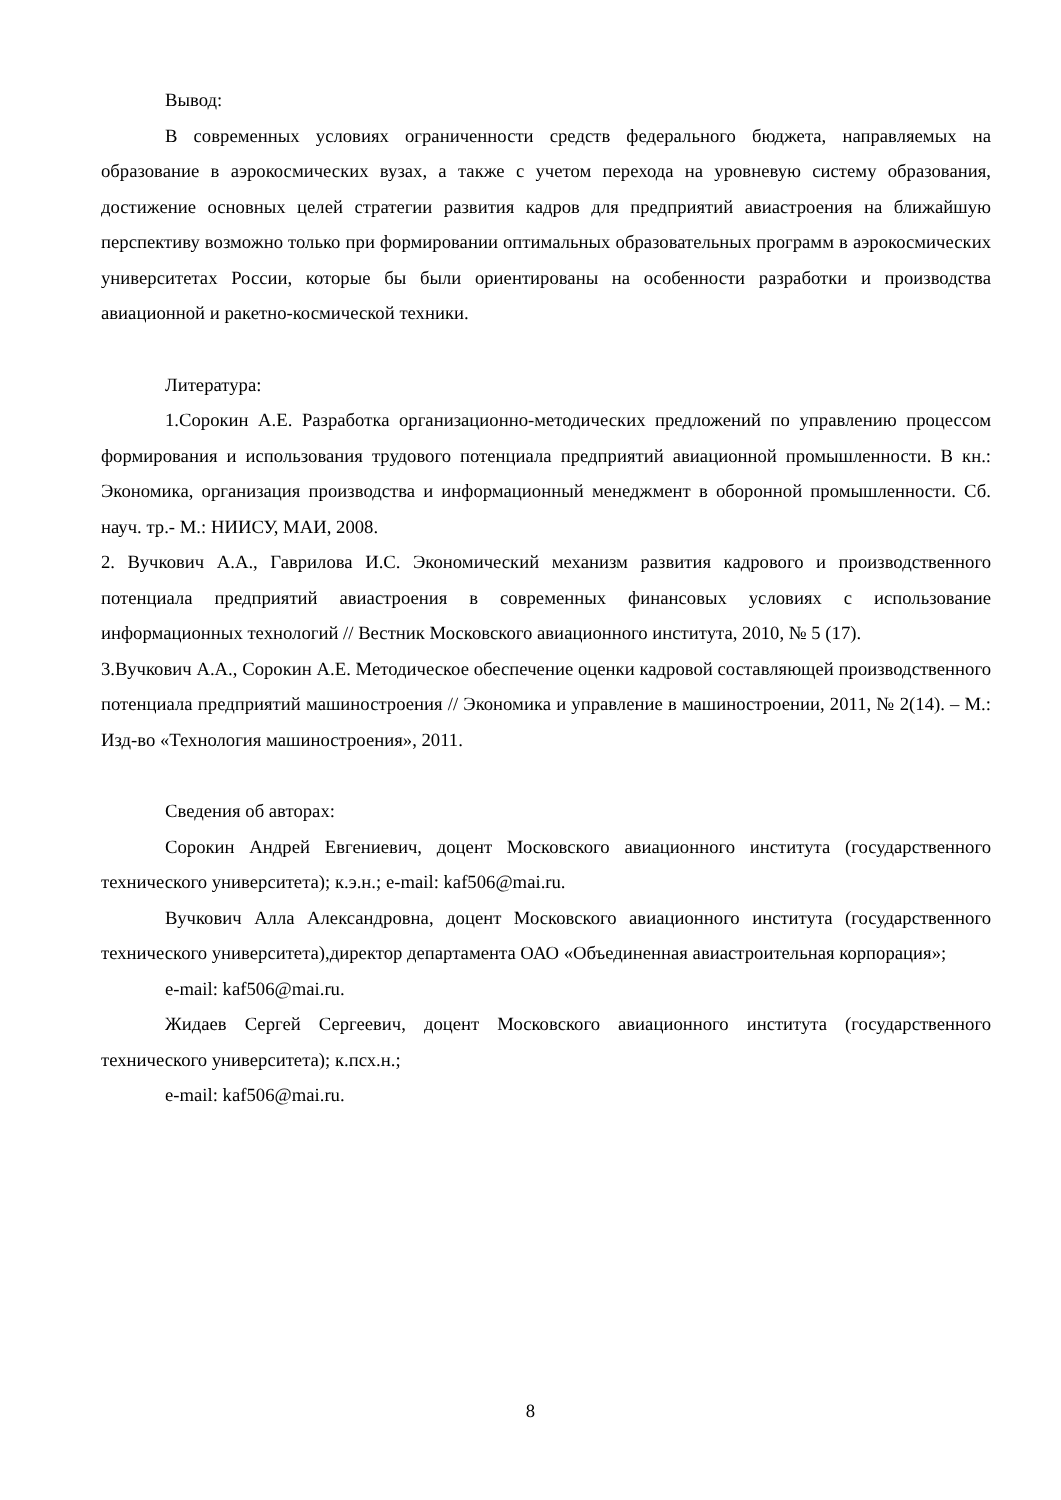Вывод:
В современных условиях ограниченности средств федерального бюджета, направляемых на образование в аэрокосмических вузах, а также с учетом перехода на уровневую систему образования, достижение основных целей стратегии развития кадров для предприятий авиастроения на ближайшую перспективу возможно только при формировании оптимальных образовательных программ в аэрокосмических университетах России, которые бы были ориентированы на особенности разработки и производства авиационной и ракетно-космической техники.
Литература:
1.Сорокин А.Е. Разработка организационно-методических предложений по управлению процессом формирования и использования трудового потенциала предприятий авиационной промышленности. В кн.: Экономика, организация производства и информационный менеджмент в оборонной промышленности. Сб. науч. тр.- М.: НИИСУ, МАИ, 2008.
2. Вучкович А.А., Гаврилова И.С. Экономический механизм развития кадрового и производственного потенциала предприятий авиастроения в современных финансовых условиях с использование информационных технологий // Вестник Московского авиационного института, 2010, № 5 (17).
3.Вучкович А.А., Сорокин А.Е. Методическое обеспечение оценки кадровой составляющей производственного потенциала предприятий машиностроения // Экономика и управление в машиностроении, 2011, № 2(14). – М.: Изд-во «Технология машиностроения», 2011.
Сведения об авторах:
Сорокин Андрей Евгениевич, доцент Московского авиационного института (государственного технического университета); к.э.н.; e-mail: kaf506@mai.ru.
Вучкович Алла Александровна, доцент Московского авиационного института (государственного технического университета),директор департамента ОАО «Объединенная авиастроительная корпорация»;
e-mail: kaf506@mai.ru.
Жидаев Сергей Сергеевич, доцент Московского авиационного института (государственного технического университета); к.псх.н.;
e-mail: kaf506@mai.ru.
8